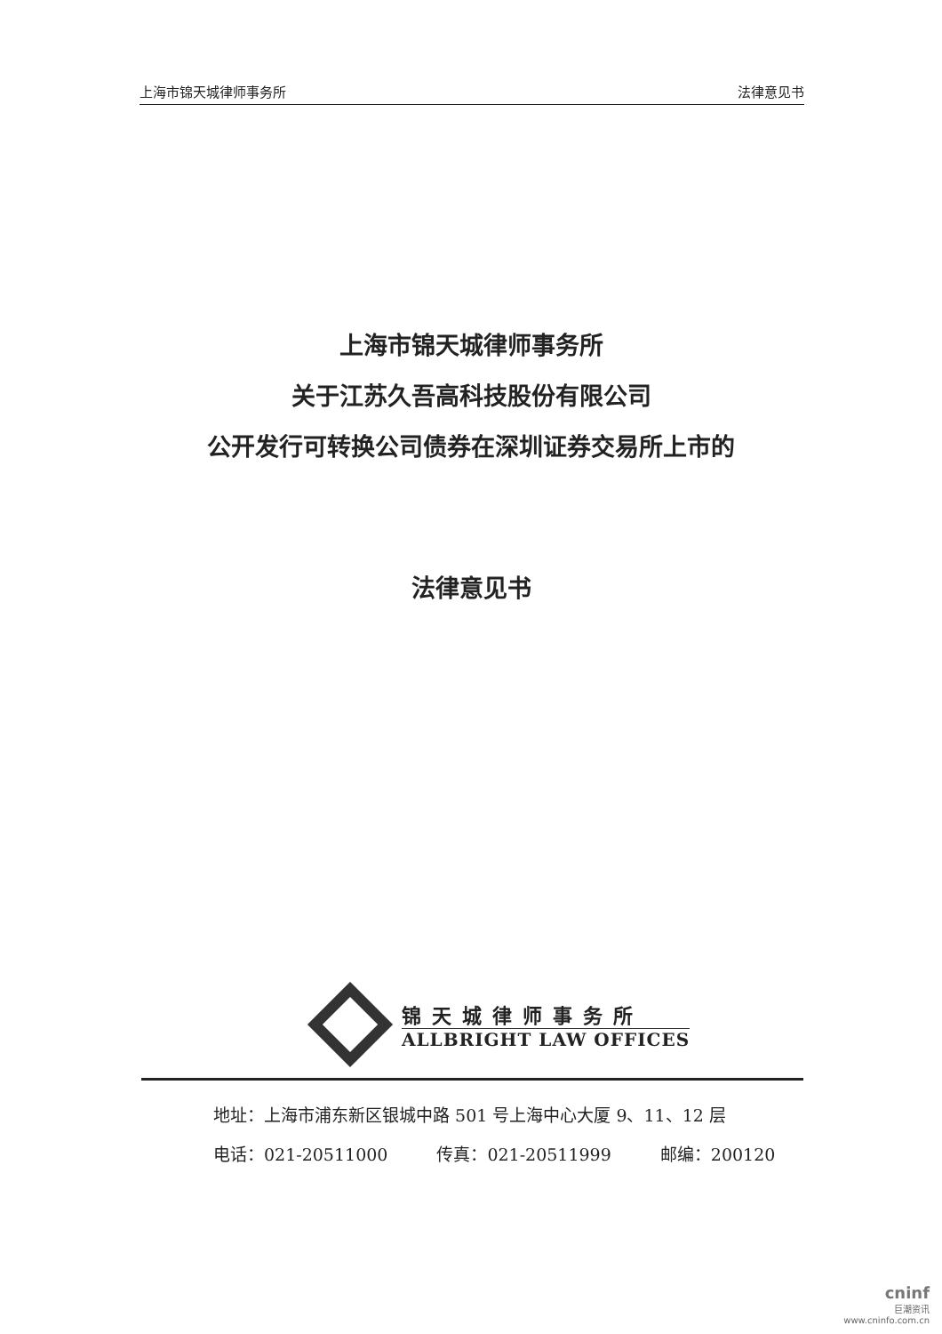上海市锦天城律师事务所 法律意见书
上海市锦天城律师事务所
关于江苏久吾高科技股份有限公司
公开发行可转换公司债券在深圳证券交易所上市的
法律意见书
锦天城律师事务所
ALLBRIGHT LAW OFFICES
地址：上海市浦东新区银城中路 501 号上海中心大厦 9、11、12 层
电话：021-20511000 传真：021-20511999 邮编：200120
cninf
巨潮资讯
www.cninfo.com.cn